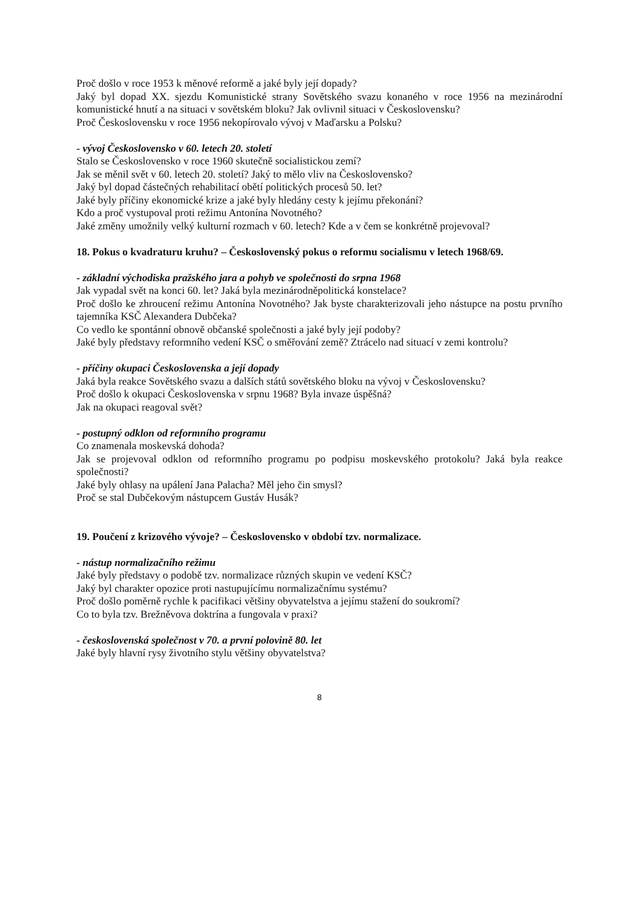Proč došlo v roce 1953 k měnové reformě a jaké byly její dopady?
Jaký byl dopad XX. sjezdu Komunistické strany Sovětského svazu konaného v roce 1956 na mezinárodní komunistické hnutí a na situaci v sovětském bloku? Jak ovlivnil situaci v Československu?
Proč Československu v roce 1956 nekopírovalo vývoj v Maďarsku a Polsku?
- vývoj Československo v 60. letech 20. století
Stalo se Československo v roce 1960 skutečně socialistickou zemí?
Jak se měnil svět v 60. letech 20. století? Jaký to mělo vliv na Československo?
Jaký byl dopad částečných rehabilitací obětí politických procesů 50. let?
Jaké byly příčiny ekonomické krize a jaké byly hledány cesty k jejímu překonání?
Kdo a proč vystupoval proti režimu Antonína Novotného?
Jaké změny umožnily velký kulturní rozmach v 60. letech? Kde a v čem se konkrétně projevoval?
18. Pokus o kvadraturu kruhu? – Československý pokus o reformu socialismu v letech 1968/69.
- základní východiska pražského jara a pohyb ve společnosti do srpna 1968
Jak vypadal svět na konci 60. let? Jaká byla mezinárodněpolitická konstelace?
Proč došlo ke zhroucení režimu Antonína Novotného? Jak byste charakterizovali jeho nástupce na postu prvního tajemníka KSČ Alexandera Dubčeka?
Co vedlo ke spontánní obnově občanské společnosti a jaké byly její podoby?
Jaké byly představy reformního vedení KSČ o směřování země? Ztrácelo nad situací v zemi kontrolu?
- příčiny okupaci Československa a její dopady
Jaká byla reakce Sovětského svazu a dalších států sovětského bloku na vývoj v Československu?
Proč došlo k okupaci Československa v srpnu 1968? Byla invaze úspěšná?
Jak na okupaci reagoval svět?
- postupný odklon od reformního programu
Co znamenala moskevská dohoda?
Jak se projevoval odklon od reformního programu po podpisu moskevského protokolu? Jaká byla reakce společnosti?
Jaké byly ohlasy na upálení Jana Palacha? Měl jeho čin smysl?
Proč se stal Dubčekovým nástupcem Gustáv Husák?
19. Poučení z krizového vývoje? – Československo v období tzv. normalizace.
- nástup normalizačního režimu
Jaké byly představy o podobě tzv. normalizace různých skupin ve vedení KSČ?
Jaký byl charakter opozice proti nastupujícímu normalizačnímu systému?
Proč došlo poměrně rychle k pacifikaci většiny obyvatelstva a jejímu stažení do soukromí?
Co to byla tzv. Brežněvova doktrína a fungovala v praxi?
- československá společnost v 70. a první polovině 80. let
Jaké byly hlavní rysy životního stylu většiny obyvatelstva?
8